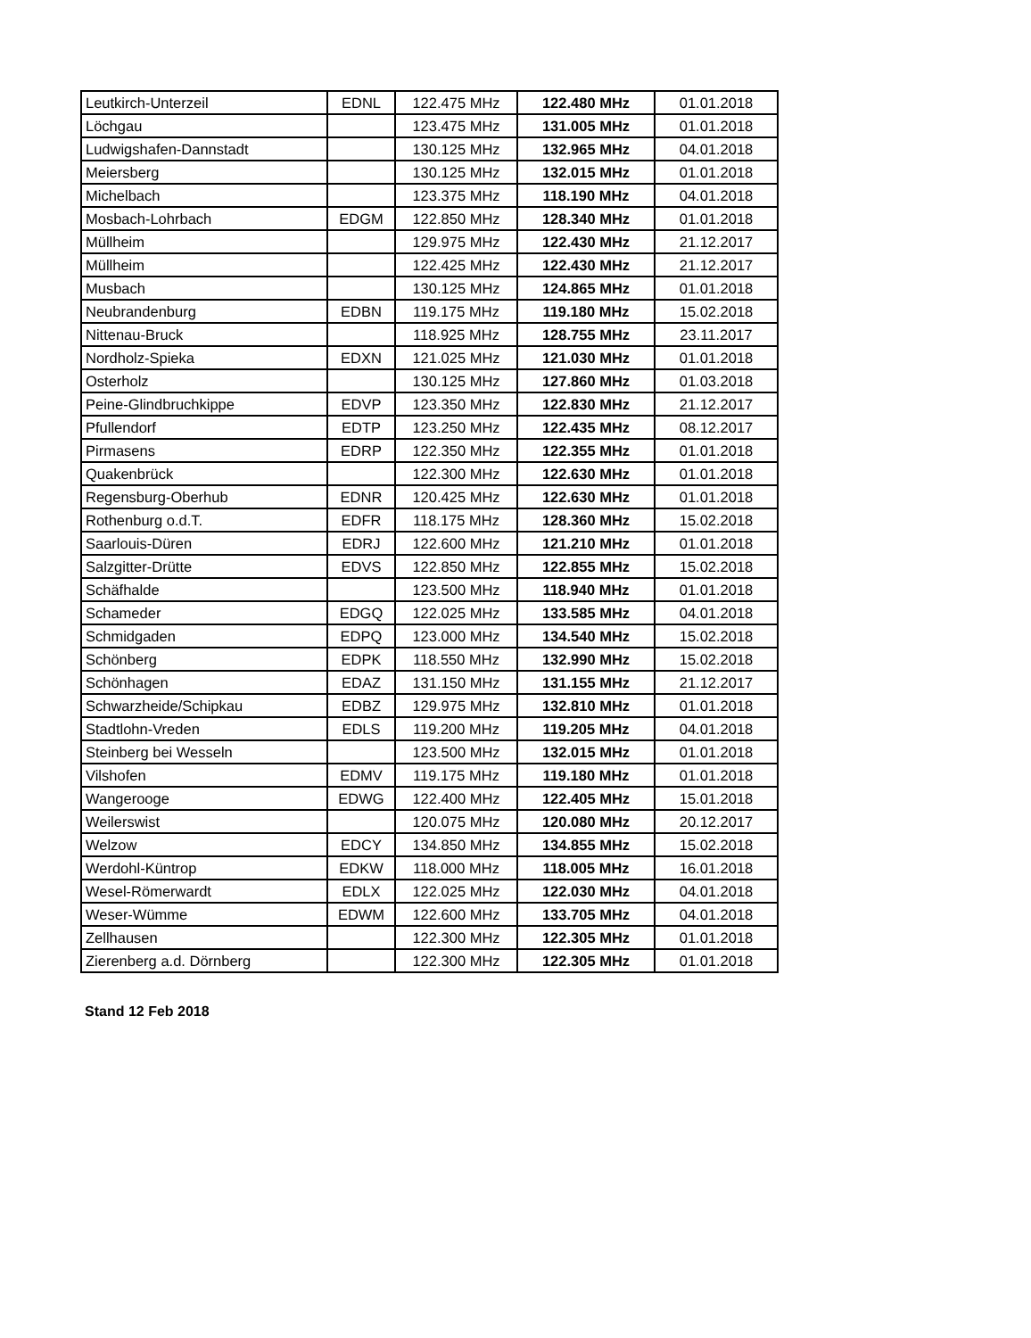| Leutkirch-Unterzeil | EDNL | 122.475 MHz | 122.480 MHz | 01.01.2018 |
| Löchgau | | 123.475 MHz | 131.005 MHz | 01.01.2018 |
| Ludwigshafen-Dannstadt | | 130.125 MHz | 132.965 MHz | 04.01.2018 |
| Meiersberg | | 130.125 MHz | 132.015 MHz | 01.01.2018 |
| Michelbach | | 123.375 MHz | 118.190 MHz | 04.01.2018 |
| Mosbach-Lohrbach | EDGM | 122.850 MHz | 128.340 MHz | 01.01.2018 |
| Müllheim | | 129.975 MHz | 122.430 MHz | 21.12.2017 |
| Müllheim | | 122.425 MHz | 122.430 MHz | 21.12.2017 |
| Musbach | | 130.125 MHz | 124.865 MHz | 01.01.2018 |
| Neubrandenburg | EDBN | 119.175 MHz | 119.180 MHz | 15.02.2018 |
| Nittenau-Bruck | | 118.925 MHz | 128.755 MHz | 23.11.2017 |
| Nordholz-Spieka | EDXN | 121.025 MHz | 121.030 MHz | 01.01.2018 |
| Osterholz | | 130.125 MHz | 127.860 MHz | 01.03.2018 |
| Peine-Glindbruchkippe | EDVP | 123.350 MHz | 122.830 MHz | 21.12.2017 |
| Pfullendorf | EDTP | 123.250 MHz | 122.435 MHz | 08.12.2017 |
| Pirmasens | EDRP | 122.350 MHz | 122.355 MHz | 01.01.2018 |
| Quakenbrück | | 122.300 MHz | 122.630 MHz | 01.01.2018 |
| Regensburg-Oberhub | EDNR | 120.425 MHz | 122.630 MHz | 01.01.2018 |
| Rothenburg o.d.T. | EDFR | 118.175 MHz | 128.360 MHz | 15.02.2018 |
| Saarlouis-Düren | EDRJ | 122.600 MHz | 121.210 MHz | 01.01.2018 |
| Salzgitter-Drütte | EDVS | 122.850 MHz | 122.855 MHz | 15.02.2018 |
| Schäfhalde | | 123.500 MHz | 118.940 MHz | 01.01.2018 |
| Schameder | EDGQ | 122.025 MHz | 133.585 MHz | 04.01.2018 |
| Schmidgaden | EDPQ | 123.000 MHz | 134.540 MHz | 15.02.2018 |
| Schönberg | EDPK | 118.550 MHz | 132.990 MHz | 15.02.2018 |
| Schönhagen | EDAZ | 131.150 MHz | 131.155 MHz | 21.12.2017 |
| Schwarzheide/Schipkau | EDBZ | 129.975 MHz | 132.810 MHz | 01.01.2018 |
| Stadtlohn-Vreden | EDLS | 119.200 MHz | 119.205 MHz | 04.01.2018 |
| Steinberg bei Wesseln | | 123.500 MHz | 132.015 MHz | 01.01.2018 |
| Vilshofen | EDMV | 119.175 MHz | 119.180 MHz | 01.01.2018 |
| Wangerooge | EDWG | 122.400 MHz | 122.405 MHz | 15.01.2018 |
| Weilerswist | | 120.075 MHz | 120.080 MHz | 20.12.2017 |
| Welzow | EDCY | 134.850 MHz | 134.855 MHz | 15.02.2018 |
| Werdohl-Küntrop | EDKW | 118.000 MHz | 118.005 MHz | 16.01.2018 |
| Wesel-Römerwardt | EDLX | 122.025 MHz | 122.030 MHz | 04.01.2018 |
| Weser-Wümme | EDWM | 122.600 MHz | 133.705 MHz | 04.01.2018 |
| Zellhausen | | 122.300 MHz | 122.305 MHz | 01.01.2018 |
| Zierenberg a.d. Dörnberg | | 122.300 MHz | 122.305 MHz | 01.01.2018 |
Stand 12 Feb 2018